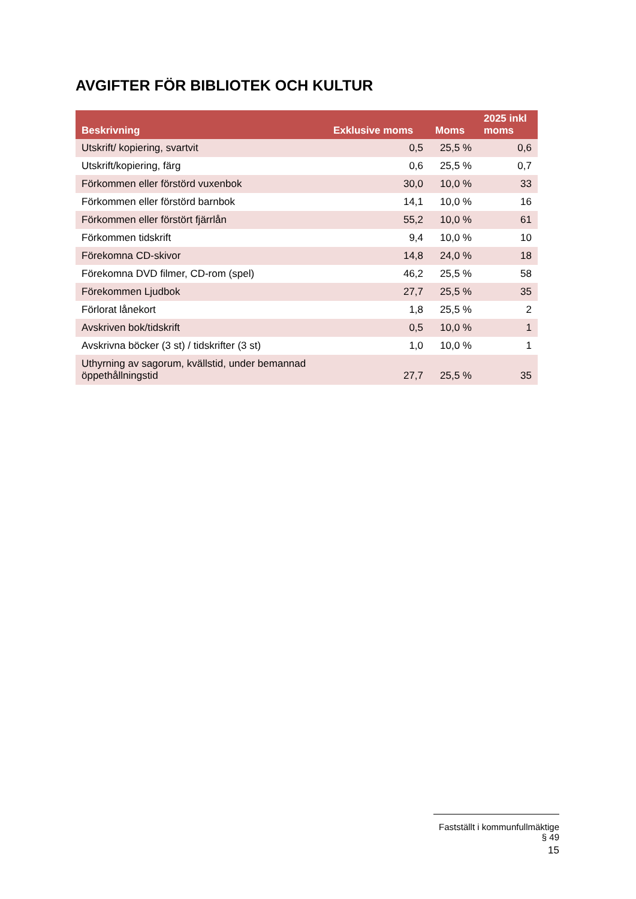AVGIFTER FÖR BIBLIOTEK OCH KULTUR
| Beskrivning | Exklusive moms | Moms | 2025 inkl moms |
| --- | --- | --- | --- |
| Utskrift/ kopiering, svartvit | 0,5 | 25,5 % | 0,6 |
| Utskrift/kopiering, färg | 0,6 | 25,5 % | 0,7 |
| Förkommen eller förstörd vuxenbok | 30,0 | 10,0 % | 33 |
| Förkommen eller förstörd barnbok | 14,1 | 10,0 % | 16 |
| Förkommen eller förstört fjärrlån | 55,2 | 10,0 % | 61 |
| Förkommen tidskrift | 9,4 | 10,0 % | 10 |
| Förekomna CD-skivor | 14,8 | 24,0 % | 18 |
| Förekomna DVD filmer, CD-rom (spel) | 46,2 | 25,5 % | 58 |
| Förekommen Ljudbok | 27,7 | 25,5 % | 35 |
| Förlorat lånekort | 1,8 | 25,5 % | 2 |
| Avskriven bok/tidskrift | 0,5 | 10,0 % | 1 |
| Avskrivna böcker (3 st) / tidskrifter (3 st) | 1,0 | 10,0 % | 1 |
| Uthyrning av sagorum, kvällstid, under bemannad öppethållningstid | 27,7 | 25,5 % | 35 |
Fastställt i kommunfullmäktige § 49
15